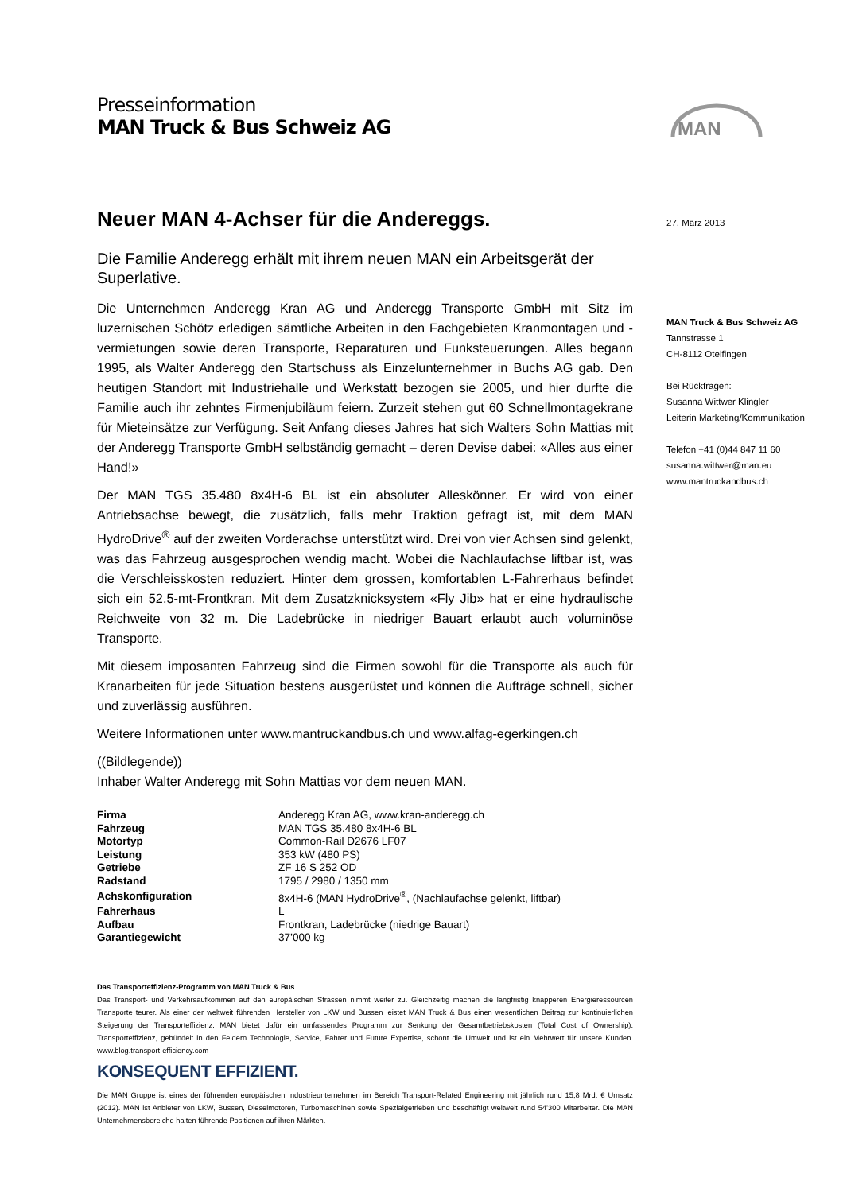Presseinformation
MAN Truck & Bus Schweiz AG
MAN
Neuer MAN 4-Achser für die Andereggs.
Die Familie Anderegg erhält mit ihrem neuen MAN ein Arbeitsgerät der Superlative.
Die Unternehmen Anderegg Kran AG und Anderegg Transporte GmbH mit Sitz im luzernischen Schötz erledigen sämtliche Arbeiten in den Fachgebieten Kranmontagen und -vermietungen sowie deren Transporte, Reparaturen und Funksteuerungen. Alles begann 1995, als Walter Anderegg den Startschuss als Einzelunternehmer in Buchs AG gab. Den heutigen Standort mit Industriehalle und Werkstatt bezogen sie 2005, und hier durfte die Familie auch ihr zehntes Firmenjubiläum feiern. Zurzeit stehen gut 60 Schnellmontagekrane für Mieteinsätze zur Verfügung. Seit Anfang dieses Jahres hat sich Walters Sohn Mattias mit der Anderegg Transporte GmbH selbständig gemacht – deren Devise dabei: «Alles aus einer Hand!»
Der MAN TGS 35.480 8x4H-6 BL ist ein absoluter Alleskönner. Er wird von einer Antriebsachse bewegt, die zusätzlich, falls mehr Traktion gefragt ist, mit dem MAN HydroDrive<sup>®</sup> auf der zweiten Vorderachse unterstützt wird. Drei von vier Achsen sind gelenkt, was das Fahrzeug ausgesprochen wendig macht. Wobei die Nachlaufachse liftbar ist, was die Verschleisskosten reduziert. Hinter dem grossen, komfortablen L-Fahrerhaus befindet sich ein 52,5-mt-Frontkran. Mit dem Zusatzknicksystem «Fly Jib» hat er eine hydraulische Reichweite von 32 m. Die Ladebrücke in niedriger Bauart erlaubt auch voluminöse Transporte.
Mit diesem imposanten Fahrzeug sind die Firmen sowohl für die Transporte als auch für Kranarbeiten für jede Situation bestens ausgerüstet und können die Aufträge schnell, sicher und zuverlässig ausführen.
Weitere Informationen unter www.mantruckandbus.ch und www.alfag-egerkingen.ch
((Bildlegende))
Inhaber Walter Anderegg mit Sohn Mattias vor dem neuen MAN.
| Firma | Anderegg Kran AG, www.kran-anderegg.ch |
| Fahrzeug | MAN TGS 35.480 8x4H-6 BL |
| Motortyp | Common-Rail D2676 LF07 |
| Leistung | 353 kW (480 PS) |
| Getriebe | ZF 16 S 252 OD |
| Radstand | 1795 / 2980 / 1350 mm |
| Achskonfiguration | 8x4H-6 (MAN HydroDrive<sup>®</sup>, (Nachlaufachse gelenkt, liftbar) |
| Fahrerhaus | L |
| Aufbau | Frontkran, Ladebrücke (niedrige Bauart) |
| Garantiegewicht | 37’000 kg |
27. März 2013
MAN Truck & Bus Schweiz AG
Tannstrasse 1
CH-8112 Otelfingen
Bei Rückfragen:
Susanna Wittwer Klingler
Leiterin Marketing/Kommunikation
Telefon +41 (0)44 847 11 60
susanna.wittwer@man.eu
www.mantruckandbus.ch
Das Transporteffizienz-Programm von MAN Truck & Bus
Das Transport- und Verkehrsaufkommen auf den europäischen Strassen nimmt weiter zu. Gleichzeitig machen die langfristig knapperen Energieressourcen Transporte teurer. Als einer der weltweit führenden Hersteller von LKW und Bussen leistet MAN Truck & Bus einen wesentlichen Beitrag zur kontinuierlichen Steigerung der Transporteffizienz. MAN bietet dafür ein umfassendes Programm zur Senkung der Gesamtbetriebskosten (Total Cost of Ownership). Transporteffizienz, gebündelt in den Feldern Technologie, Service, Fahrer und Future Expertise, schont die Umwelt und ist ein Mehrwert für unsere Kunden. www.blog.transport-efficiency.com
KONSEQUENT EFFIZIENT.
Die MAN Gruppe ist eines der führenden europäischen Industrieunternehmen im Bereich Transport-Related Engineering mit jährlich rund 15,8 Mrd. € Umsatz (2012). MAN ist Anbieter von LKW, Bussen, Dieselmotoren, Turbomaschinen sowie Spezialgetrieben und beschäftigt weltweit rund 54’300 Mitarbeiter. Die MAN Unternehmensbereiche halten führende Positionen auf ihren Märkten.